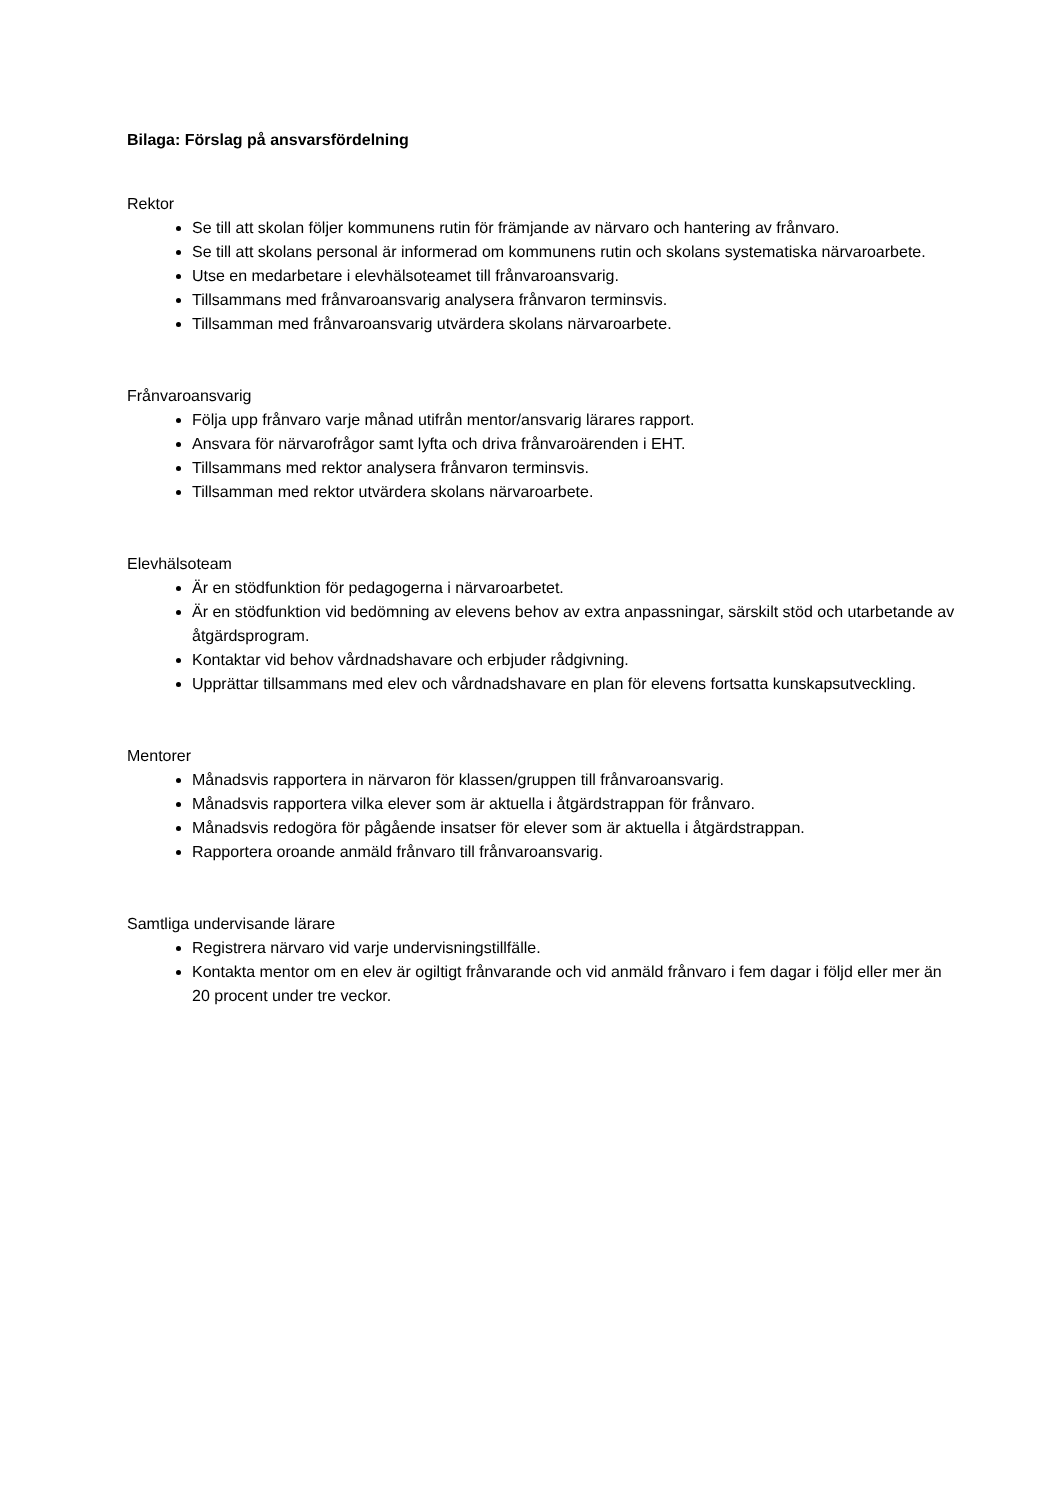Bilaga: Förslag på ansvarsfördelning
Rektor
Se till att skolan följer kommunens rutin för främjande av närvaro och hantering av frånvaro.
Se till att skolans personal är informerad om kommunens rutin och skolans systematiska närvaroarbete.
Utse en medarbetare i elevhälsoteamet till frånvaroansvarig.
Tillsammans med frånvaroansvarig analysera frånvaron terminsvis.
Tillsamman med frånvaroansvarig utvärdera skolans närvaroarbete.
Frånvaroansvarig
Följa upp frånvaro varje månad utifrån mentor/ansvarig lärares rapport.
Ansvara för närvarofrågor samt lyfta och driva frånvaroärenden i EHT.
Tillsammans med rektor analysera frånvaron terminsvis.
Tillsamman med rektor utvärdera skolans närvaroarbete.
Elevhälsoteam
Är en stödfunktion för pedagogerna i närvaroarbetet.
Är en stödfunktion vid bedömning av elevens behov av extra anpassningar, särskilt stöd och utarbetande av åtgärdsprogram.
Kontaktar vid behov vårdnadshavare och erbjuder rådgivning.
Upprättar tillsammans med elev och vårdnadshavare en plan för elevens fortsatta kunskapsutveckling.
Mentorer
Månadsvis rapportera in närvaron för klassen/gruppen till frånvaroansvarig.
Månadsvis rapportera vilka elever som är aktuella i åtgärdstrappan för frånvaro.
Månadsvis redogöra för pågående insatser för elever som är aktuella i åtgärdstrappan.
Rapportera oroande anmäld frånvaro till frånvaroansvarig.
Samtliga undervisande lärare
Registrera närvaro vid varje undervisningstillfälle.
Kontakta mentor om en elev är ogiltigt frånvarande och vid anmäld frånvaro i fem dagar i följd eller mer än 20 procent under tre veckor.